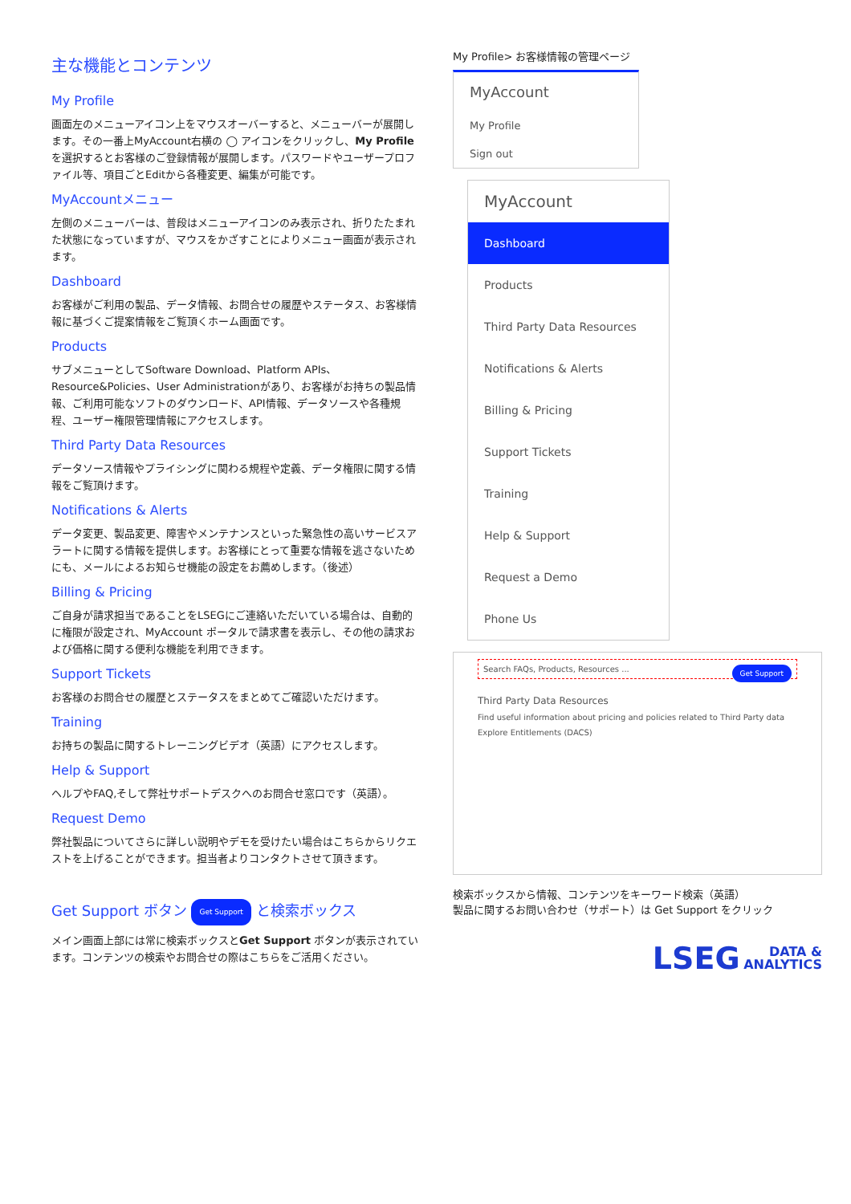主な機能とコンテンツ
My Profile
画面左のメニューアイコン上をマウスオーバーすると、メニューバーが展開します。その一番上MyAccount右横の ◯ アイコンをクリックし、My Profileを選択するとお客様のご登録情報が展開します。パスワードやユーザープロファイル等、項目ごとEditから各種変更、編集が可能です。
MyAccountメニュー
左側のメニューバーは、普段はメニューアイコンのみ表示され、折りたたまれた状態になっていますが、マウスをかざすことによりメニュー画面が表示されます。
Dashboard
お客様がご利用の製品、データ情報、お問合せの履歴やステータス、お客様情報に基づくご提案情報をご覧頂くホーム画面です。
Products
サブメニューとしてSoftware Download、Platform APIs、Resource&Policies、User Administrationがあり、お客様がお持ちの製品情報、ご利用可能なソフトのダウンロード、API情報、データソースや各種規程、ユーザー権限管理情報にアクセスします。
Third Party Data Resources
データソース情報やプライシングに関わる規程や定義、データ権限に関する情報をご覧頂けます。
Notifications & Alerts
データ変更、製品変更、障害やメンテナンスといった緊急性の高いサービスアラートに関する情報を提供します。お客様にとって重要な情報を逃さないためにも、メールによるお知らせ機能の設定をお薦めします。（後述）
Billing & Pricing
ご自身が請求担当であることをLSEGにご連絡いただいている場合は、自動的に権限が設定され、MyAccount ポータルで請求書を表示し、その他の請求および価格に関する便利な機能を利用できます。
Support Tickets
お客様のお問合せの履歴とステータスをまとめてご確認いただけます。
Training
お持ちの製品に関するトレーニングビデオ（英語）にアクセスします。
Help & Support
ヘルプやFAQ,そして弊社サポートデスクへのお問合せ窓口です（英語）。
Request Demo
弊社製品についてさらに詳しい説明やデモを受けたい場合はこちらからリクエストを上げることができます。担当者よりコンタクトさせて頂きます。
Get Support ボタン Get Support と検索ボックス
メイン画面上部には常に検索ボックスとGet Support ボタンが表示されています。コンテンツの検索やお問合せの際はこちらをご活用ください。
My Profile> お客様情報の管理ページ
MyAccount
My Profile
Sign out
MyAccount
Dashboard
Products
Third Party Data Resources
Notifications & Alerts
Billing & Pricing
Support Tickets
Training
Help & Support
Request a Demo
Phone Us
Search FAQs, Products, Resources ... Get Support
Third Party Data Resources
Find useful information about pricing and policies related to Third Party data
Explore Entitlements (DACS)
検索ボックスから情報、コンテンツをキーワード検索（英語）
製品に関するお問い合わせ（サポート）は Get Support をクリック
LSEG DATA &
ANALYTICS